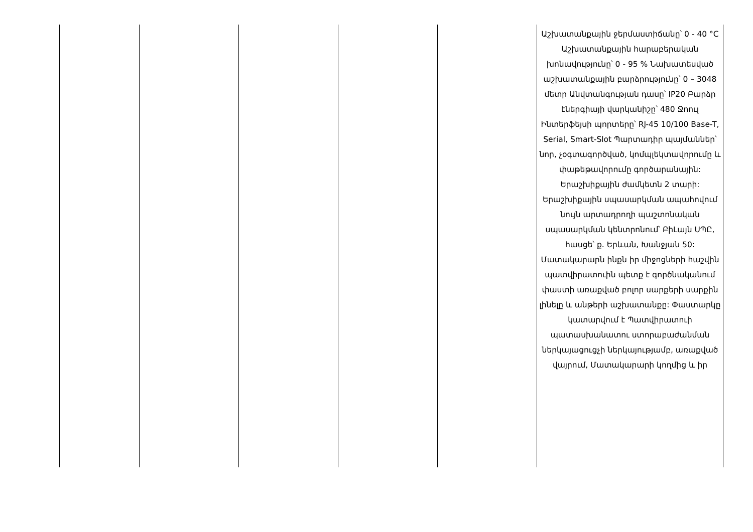| | | | | | Աշխատանքային ջերմաստիճանը՝ 0 - 40 °C Աշխատանքային հարաբերական խոնավությունը՝ 0 - 95 % Նախատեսված աշխատանքային բարձրությունը՝ 0 – 3048 մետր Անվտանգության դասը՝ IP20 Բարձր էներգիայի վարկանիշը՝ 480 Ջոուլ Ինտերֆեյսի պորտերը՝ RJ-45 10/100 Base-T, Serial, Smart-Slot Պարտադիր պայմաններ՝ նոր, չօգտագործված, կոմպլեկտավորումը և փաթեթավորումը գործարանային: Երաշխիքային ժամկետն 2 տարի: Երաշխիքային սպասարկման ապահովում նույն արտադրողի պաշտոնական սպասարկման կենտրոնում՝ ԲիԼայն ՍՊԸ, հասցե՝ ք. Երևան, Խանջյան 50: Մատակարարն ինքն իր միջոցների հաշվին պատվիրատուին պետք է գործնականում փաստի առաքված բոլոր սարքերի սարքին լինելը և անթերի աշխատանքը: Փաստարկը կատարվում է Պատվիրատուի պատասխանատու ստորաբաժանման ներկայացուցչի ներկայությամբ, առաքված վայրում, Մատակարարի կողմից և իր |